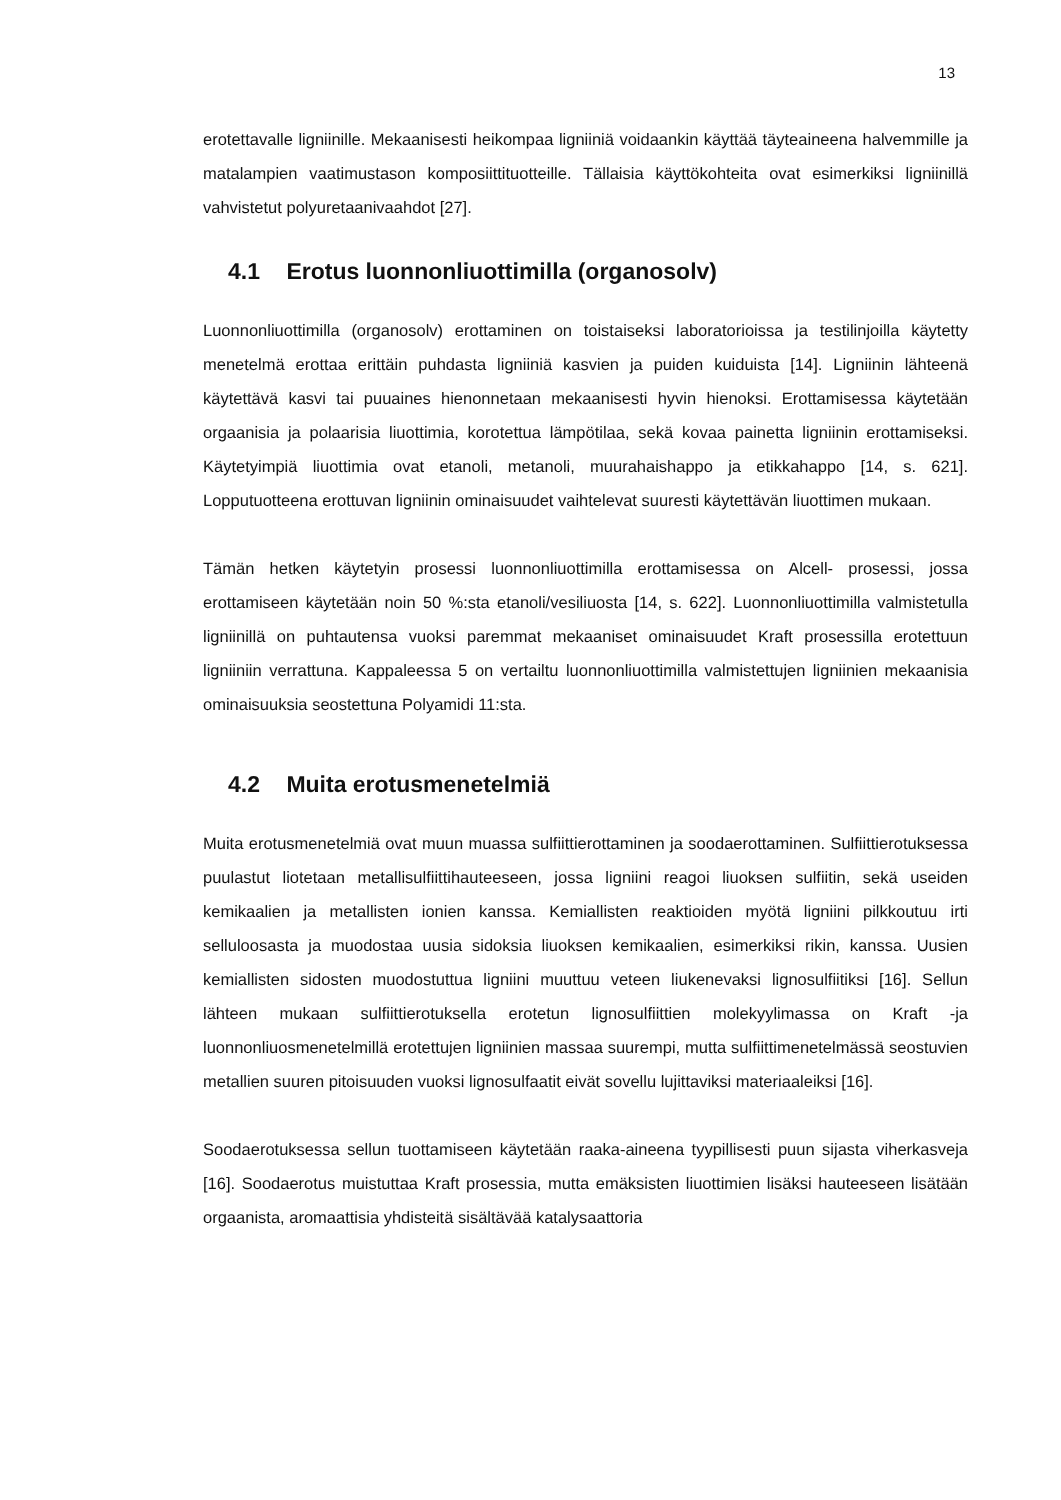13
erotettavalle ligniinille. Mekaanisesti heikompaa ligniiniä voidaankin käyttää täyteaineena halvemmille ja matalampien vaatimustason komposiittituotteille. Tällaisia käyttökohteita ovat esimerkiksi ligniinillä vahvistetut polyuretaanivaahdot [27].
4.1 Erotus luonnonliuottimilla (organosolv)
Luonnonliuottimilla (organosolv) erottaminen on toistaiseksi laboratorioissa ja testilinjoilla käytetty menetelmä erottaa erittäin puhdasta ligniiniä kasvien ja puiden kuiduista [14]. Ligniinin lähteenä käytettävä kasvi tai puuaines hienonnetaan mekaanisesti hyvin hienoksi. Erottamisessa käytetään orgaanisia ja polaarisia liuottimia, korotettua lämpötilaa, sekä kovaa painetta ligniinin erottamiseksi. Käytetyimpiä liuottimia ovat etanoli, metanoli, muurahaishappo ja etikkahappo [14, s. 621]. Lopputuotteena erottuvan ligniinin ominaisuudet vaihtelevat suuresti käytettävän liuottimen mukaan.
Tämän hetken käytetyin prosessi luonnonliuottimilla erottamisessa on Alcell- prosessi, jossa erottamiseen käytetään noin 50 %:sta etanoli/vesiliuosta [14, s. 622]. Luonnonliuottimilla valmistetulla ligniinillä on puhtautensa vuoksi paremmat mekaaniset ominaisuudet Kraft prosessilla erotettuun ligniiniin verrattuna. Kappaleessa 5 on vertailtu luonnonliuottimilla valmistettujen ligniinien mekaanisia ominaisuuksia seostettuna Polyamidi 11:sta.
4.2 Muita erotusmenetelmiä
Muita erotusmenetelmiä ovat muun muassa sulfiittierottaminen ja soodaerottaminen. Sulfiittierotuksessa puulastut liotetaan metallisulfiittihauteeseen, jossa ligniini reagoi liuoksen sulfiitin, sekä useiden kemikaalien ja metallisten ionien kanssa. Kemiallisten reaktioiden myötä ligniini pilkkoutuu irti selluloosasta ja muodostaa uusia sidoksia liuoksen kemikaalien, esimerkiksi rikin, kanssa. Uusien kemiallisten sidosten muodostuttua ligniini muuttuu veteen liukenevaksi lignosulfiitiksi [16]. Sellun lähteen mukaan sulfiittierotuksella erotetun lignosulfiittien molekyylimassa on Kraft -ja luonnonliuosmenetelmillä erotettujen ligniinien massaa suurempi, mutta sulfiittimenetelmässä seostuvien metallien suuren pitoisuuden vuoksi lignosulfaatit eivät sovellu lujittaviksi materiaaleiksi [16].
Soodaerotuksessa sellun tuottamiseen käytetään raaka-aineena tyypillisesti puun sijasta viherkasveja [16]. Soodaerotus muistuttaa Kraft prosessia, mutta emäksisten liuottimien lisäksi hauteeseen lisätään orgaanista, aromaattisia yhdisteitä sisältävää katalysaattoria